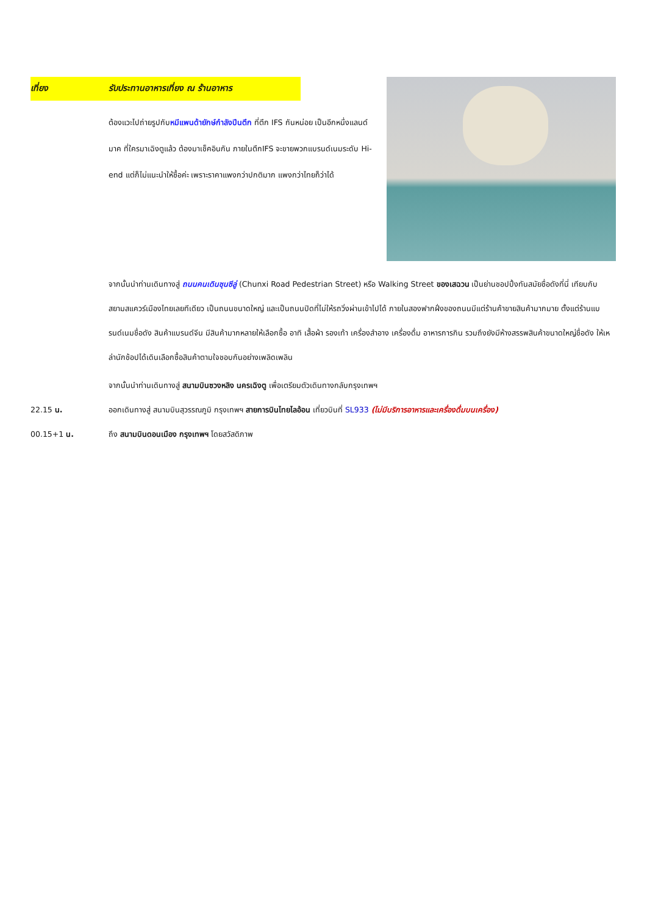เที่ยง รับประทานอาหารเที่ยง ณ ร้านอาหาร
ต้องแวะไปถ่ายรูปกับหมีแพนด้ายักษ์กำลังปีนตึก ที่ตึก IFS กันหน่อย เป็นอีกหนึ่งแลนด์มาค ที่ใครมาเฉิงตูแล้ว ต้องมาเช็คอินกัน ภายในตึกIFS จะขายพวกแบรนด์เนมระดับ Hi-end แต่ก็ไม่แนะนำให้ซื้อค่ะ เพราะราคาแพงกว่าปกติมาก แพงกว่าไทยก็ว่าได้
จากนั้นนำท่านเดินทางสู่ ถนนคนเดินชุนซีลู่ (Chunxi Road Pedestrian Street) หรือ Walking Street ของเสฉวน เป็นย่านชอปปิ้งทันสมัยชื่อดังที่นี่ เทียบกับสยามสแควร์เมืองไทยเลยทีเดียว เป็นถนนขนาดใหญ่ และเป็นถนนปิดที่ไม่ให้รถวิ่งผ่านเข้าไปได้ ภายในสองฟากฝั่งของถนนมีแต่ร้านค้าขายสินค้ามากมาย ตั้งแต่ร้านแบรนด์เนมชื่อดัง สินค้าแบรนด์จีน มีสินค้ามากหลายให้เลือกซื้อ อาทิ เสื้อผ้า รองเท้า เครื่องสำอาง เครื่องดื่ม อาหารการกิน รวมถึงยังมีห้างสรรพสินค้าขนาดใหญ่ชื่อดัง ให้เหล่านักช้อปได้เดินเลือกซื้อสินค้าตามใจชอบกันอย่างเพลิดเพลิน
จากนั้นนำท่านเดินทางสู่ สนามบินซวงหลิง นครเฉิงตู เพื่อเตรียมตัวเดินทางกลับกรุงเทพฯ
22.15 น. ออกเดินทางสู่ สนามบินสุวรรณภูมิ กรุงเทพฯ สายการบินไทยไลอ้อน เที่ยวบินที่ SL933 (ไม่มีบริการอาหารและเครื่องดื่มบนเครื่อง)
00.15+1 น. ถึง สนามบินดอนเมือง กรุงเทพฯ โดยสวัสดิภาพ